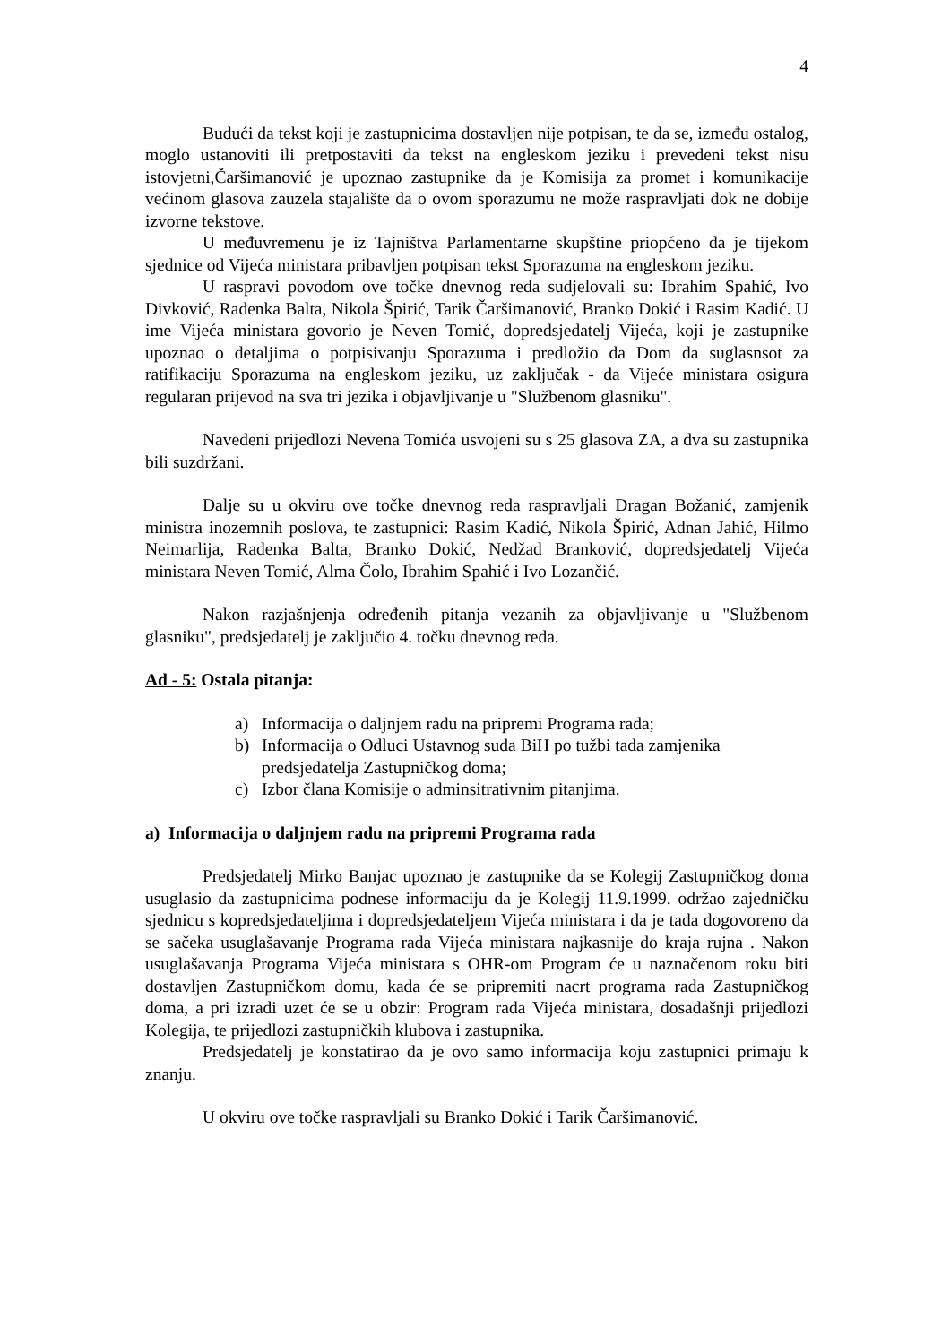4
Budući da tekst koji je zastupnicima dostavljen nije potpisan, te da se, između ostalog, moglo ustanoviti ili pretpostaviti da tekst na engleskom jeziku i prevedeni tekst nisu istovjetni,Čaršimanović je upoznao zastupnike da je Komisija za promet i komunikacije većinom glasova zauzela stajalište da o ovom sporazumu ne može raspravljati dok ne dobije izvorne tekstove.
U međuvremenu je iz Tajništva Parlamentarne skupštine priopćeno da je tijekom sjednice od Vijeća ministara pribavljen potpisan tekst Sporazuma na engleskom jeziku.
U raspravi povodom ove točke dnevnog reda sudjelovali su: Ibrahim Spahić, Ivo Divković, Radenka Balta, Nikola Špirić, Tarik Čaršimanović, Branko Dokić i Rasim Kadić. U ime Vijeća ministara govorio je Neven Tomić, dopredsjedatelj Vijeća, koji je zastupnike upoznao o detaljima o potpisivanju Sporazuma i predložio da Dom da suglasnsot za ratifikaciju Sporazuma na engleskom jeziku, uz zaključak - da Vijeće ministara osigura regularan prijevod na sva tri jezika i objavljivanje u "Službenom glasniku".
Navedeni prijedlozi Nevena Tomića usvojeni su s 25 glasova ZA, a dva su zastupnika bili suzdržani.
Dalje su u okviru ove točke dnevnog reda raspravljali Dragan Božanić, zamjenik ministra inozemnih poslova, te zastupnici: Rasim Kadić, Nikola Špirić, Adnan Jahić, Hilmo Neimarlija, Radenka Balta, Branko Dokić, Nedžad Branković, dopredsjedatelj Vijeća ministara Neven Tomić, Alma Čolo, Ibrahim Spahić i Ivo Lozančić.
Nakon razjašnjenja određenih pitanja vezanih za objavljivanje u "Službenom glasniku", predsjedatelj je zaključio 4. točku dnevnog reda.
Ad - 5: Ostala pitanja:
a) Informacija o daljnjem radu na pripremi Programa rada;
b) Informacija o Odluci Ustavnog suda BiH po tužbi tada zamjenika predsjedatelja Zastupničkog doma;
c) Izbor člana Komisije o adminsitrativnim pitanjima.
a) Informacija o daljnjem radu na pripremi Programa rada
Predsjedatelj Mirko Banjac upoznao je zastupnike da se Kolegij Zastupničkog doma usuglasio da zastupnicima podnese informaciju da je Kolegij 11.9.1999. održao zajedničku sjednicu s kopredsjedateljima i dopredsjedateljem Vijeća ministara i da je tada dogovoreno da se sačeka usuglašavanje Programa rada Vijeća ministara najkasnije do kraja rujna . Nakon usuglašavanja Programa Vijeća ministara s OHR-om Program će u naznačenom roku biti dostavljen Zastupničkom domu, kada će se pripremiti nacrt programa rada Zastupničkog doma, a pri izradi uzet će se u obzir: Program rada Vijeća ministara, dosadašnji prijedlozi Kolegija, te prijedlozi zastupničkih klubova i zastupnika.
Predsjedatelj je konstatirao da je ovo samo informacija koju zastupnici primaju k znanju.
U okviru ove točke raspravljali su Branko Dokić i Tarik Čaršimanović.